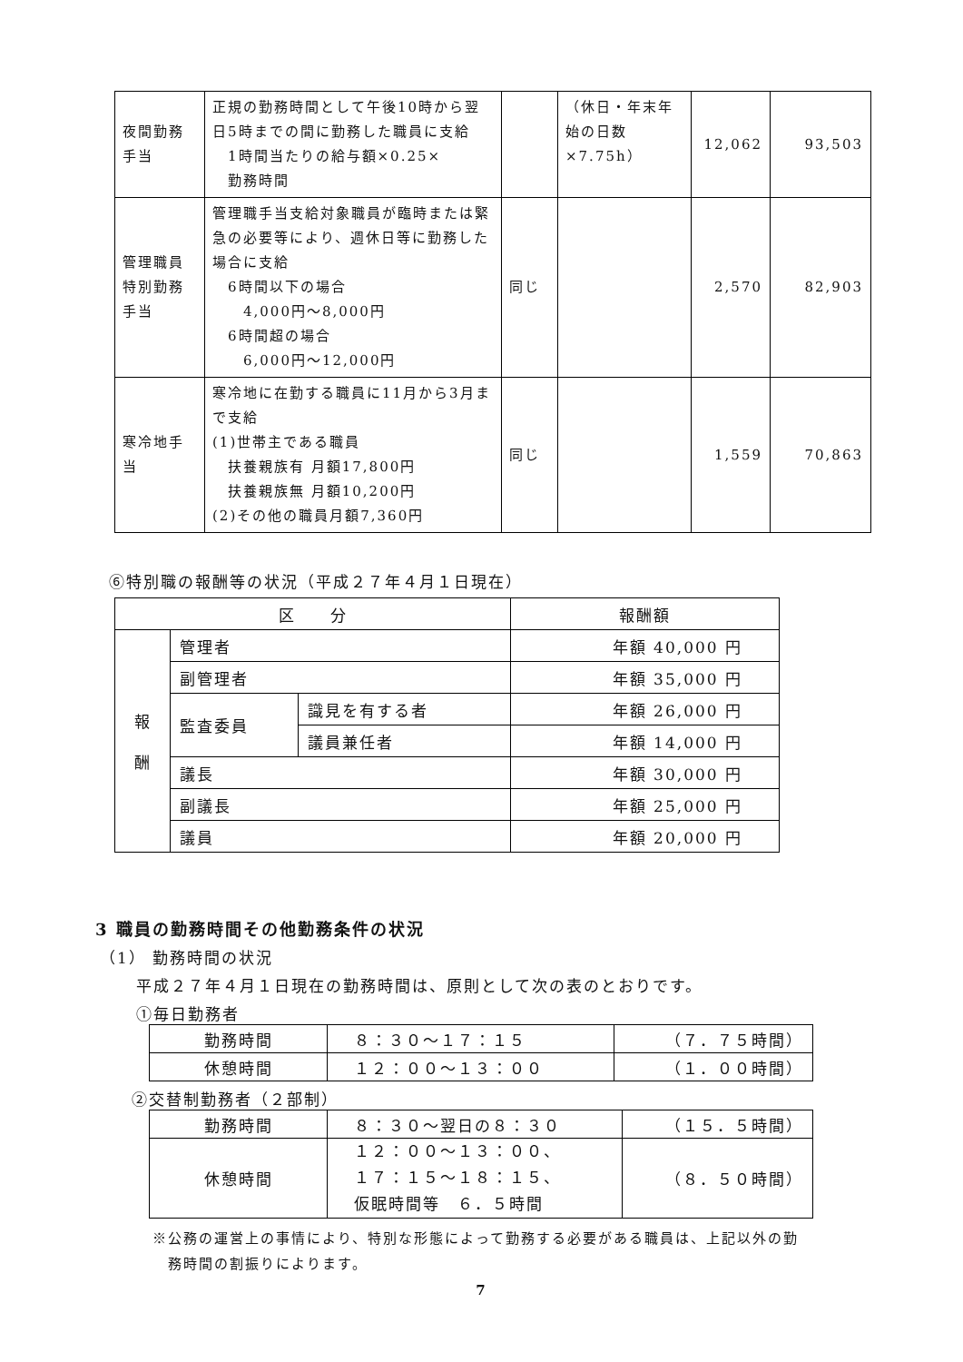| 夜間勤務 手当 | 正規の勤務時間として午後10時から翌日5時までの間に勤務した職員に支給 1時間当たりの給与額×0.25× 勤務時間 | | （休日・年末年始の日数×7.75h） | 12,062 | 93,503 |
| 管理職員 特別勤務 手当 | 管理職手当支給対象職員が臨時または緊急の必要等により、週休日等に勤務した場合に支給 6時間以下の場合 4,000円～8,000円 6時間超の場合 6,000円～12,000円 | 同じ | | 2,570 | 82,903 |
| 寒冷地手 当 | 寒冷地に在勤する職員に11月から3月まで支給 (1)世帯主である職員 扶養親族有 月額17,800円 扶養親族無 月額10,200円 (2)その他の職員月額7,360円 | 同じ | | 1,559 | 70,863 |
⑥特別職の報酬等の状況（平成２７年４月１日現在）
| 区 分 | | | 報酬額 |
| --- | --- | --- | --- |
| 報 酬 | 管理者 | | 年額 40,000 円 |
| | 副管理者 | | 年額 35,000 円 |
| | 監査委員 | 識見を有する者 | 年額 26,000 円 |
| | | 議員兼任者 | 年額 14,000 円 |
| | 議長 | | 年額 30,000 円 |
| | 副議長 | | 年額 25,000 円 |
| | 議員 | | 年額 20,000 円 |
3 職員の勤務時間その他勤務条件の状況
（1） 勤務時間の状況
平成２７年４月１日現在の勤務時間は、原則として次の表のとおりです。
①毎日勤務者
| 勤務時間 | ８：３０～１７：１５ | （７．７５時間） |
| 休憩時間 | １２：００～１３：００ | （１．００時間） |
②交替制勤務者（２部制）
| 勤務時間 | ８：３０～翌日の８：３０ | （１５．５時間） |
| 休憩時間 | １２：００～１３：００、 １７：１５～１８：１５、 仮眠時間等 ６．５時間 | （８．５０時間） |
※公務の運営上の事情により、特別な形態によって勤務する必要がある職員は、上記以外の勤
　務時間の割振りによります。
7